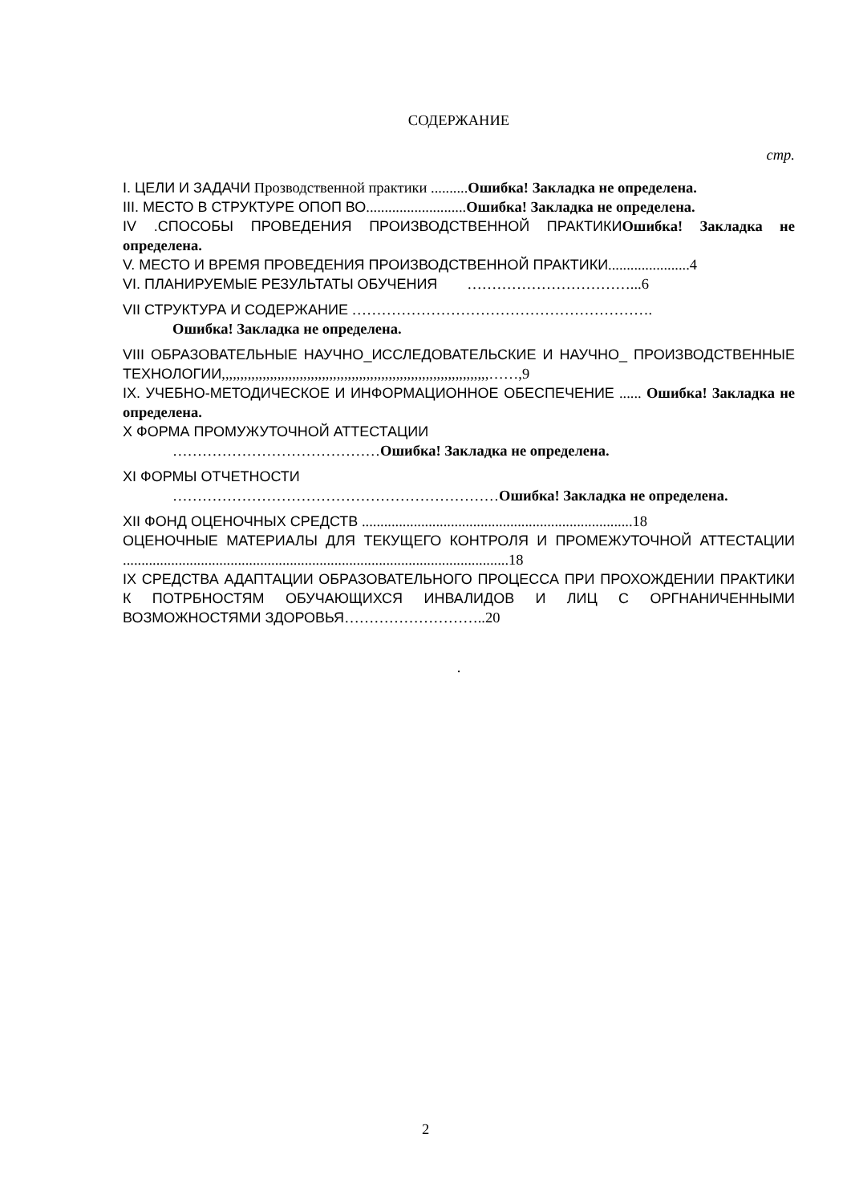СОДЕРЖАНИЕ
стр.
I. ЦЕЛИ И ЗАДАЧИ Прозводственной практики ..........Ошибка! Закладка не определена.
III. МЕСТО В СТРУКТУРЕ ОПОП ВО...........................Ошибка! Закладка не определена.
IV .СПОСОБЫ ПРОВЕДЕНИЯ ПРОИЗВОДСТВЕННОЙ ПРАКТИКИ Ошибка! Закладка не определена.
V. МЕСТО И ВРЕМЯ ПРОВЕДЕНИЯ ПРОИЗВОДСТВЕННОЙ ПРАКТИКИ......................4
VI. ПЛАНИРУЕМЫЕ РЕЗУЛЬТАТЫ ОБУЧЕНИЯ ……………………………...6
VII СТРУКТУРА И СОДЕРЖАНИЕ …………………………………………………….
Ошибка! Закладка не определена.
VIII ОБРАЗОВАТЕЛЬНЫЕ НАУЧНО_ИССЛЕДОВАТЕЛЬСКИЕ И НАУЧНО_ ПРОИЗВОДСТВЕННЫЕ ТЕХНОЛОГИИ,,,,,,,,,,,,,,,,,,,,,,,,,,,,,,,,,,,,,,,,,,,,,,,,,,,,,,,,,,,,,,,,,,,,,,,,……,9
IX. УЧЕБНО-МЕТОДИЧЕСКОЕ И ИНФОРМАЦИОННОЕ ОБЕСПЕЧЕНИЕ ...... Ошибка! Закладка не определена.
X ФОРМА ПРОМУЖУТОЧНОЙ АТТЕСТАЦИИ
……………………………………Ошибка! Закладка не определена.
XI ФОРМЫ ОТЧЕТНОСТИ
…………………………………………………………Ошибка! Закладка не определена.
XII ФОНД ОЦЕНОЧНЫХ СРЕДСТВ .........................................................................18
ОЦЕНОЧНЫЕ МАТЕРИАЛЫ ДЛЯ ТЕКУЩЕГО КОНТРОЛЯ И ПРОМЕЖУТОЧНОЙ АТТЕСТАЦИИ ........................................................................................................18
IX СРЕДСТВА АДАПТАЦИИ ОБРАЗОВАТЕЛЬНОГО ПРОЦЕССА ПРИ ПРОХОЖДЕНИИ ПРАКТИКИ К ПОТРБНОСТЯМ ОБУЧАЮЩИХСЯ ИНВАЛИДОВ И ЛИЦ С ОРГНАНИЧЕННЫМИ ВОЗМОЖНОСТЯМИ ЗДОРОВЬЯ………………………..20
.
2